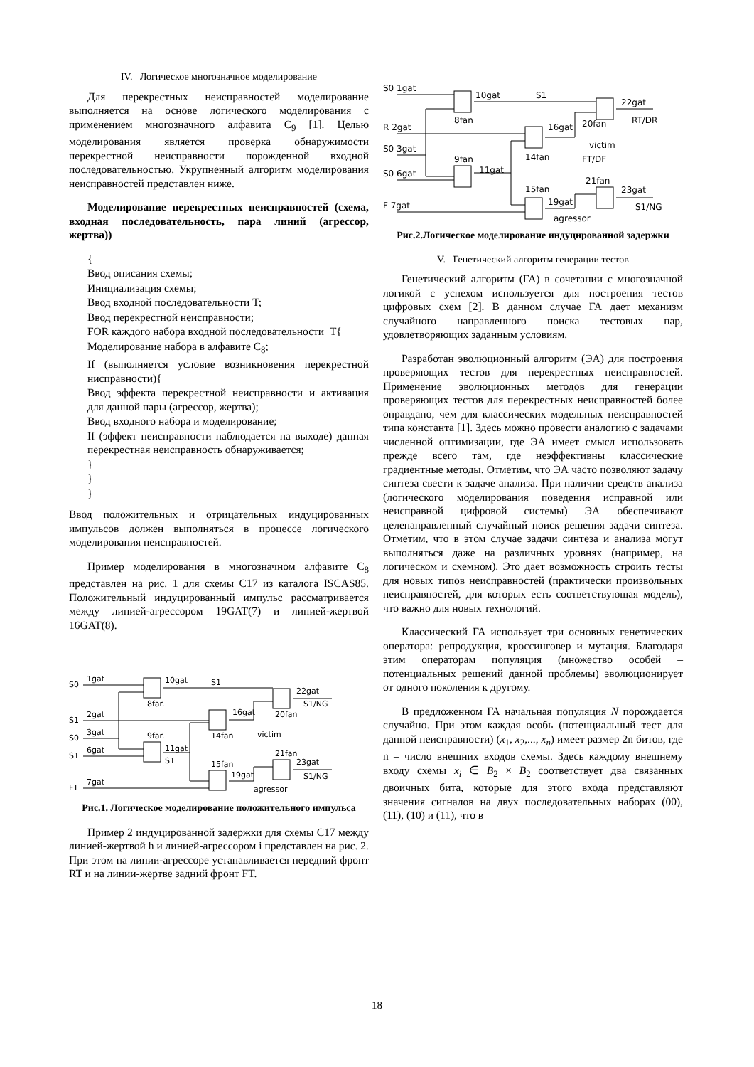IV. Логическое многозначное моделирование
Для перекрестных неисправностей моделирование выполняется на основе логического моделирования с применением многозначного алфавита C<sub>9</sub> [1]. Целью моделирования является проверка обнаружимости перекрестной неисправности порожденной входной последовательностью. Укрупненный алгоритм моделирования неисправностей представлен ниже.
Моделирование перекрестных неисправностей (схема, входная последовательность, пара линий (агрессор, жертва))
{
Ввод описания схемы;
Инициализация схемы;
Ввод входной последовательности T;
Ввод перекрестной неисправности;
FOR каждого набора входной последовательности_T{
Моделирование набора в алфавите C<sub>8</sub>;
If (выполняется условие возникновения перекрестной нисправности){
Ввод эффекта перекрестной неисправности и активация для данной пары (агрессор, жертва);
Ввод входного набора и моделирование;
If (эффект неисправности наблюдается на выходе) данная перекрестная неисправность обнаруживается;
}
}
}
Ввод положительных и отрицательных индуцированных импульсов должен выполняться в процессе логического моделирования неисправностей.
Пример моделирования в многозначном алфавите C<sub>8</sub> представлен на рис. 1 для схемы C17 из каталога ISCAS85. Положительный индуцированный импульс рассматривается между линией-агрессором 19GAT(7) и линией-жертвой 16GAT(8).
S0
1gat
S1
2gat
S0
3gat
S1
6gat
FT
7gat
10gat
S1
8far.
9far.
11gat
S1
16gat
14fan
15fan
19gat
agressor
victim
20fan
21fan
22gat
S1/NG
23gat
S1/NG
Рис.1. Логическое моделирование положительного импульса
Пример 2 индуцированной задержки для схемы C17 между линией-жертвой h и линией-агрессором i представлен на рис. 2. При этом на линии-агрессоре устанавливается передний фронт RT и на линии-жертве задний фронт FT.
S0 1gat
R 2gat
S0 3gat
S0 6gat
F 7gat
10gat
S1
8fan
9fan
11gat
16gat
14fan
15fan
19gat
agressor
victim
FT/DF
20fan
21fan
22gat
RT/DR
23gat
S1/NG
Рис.2.Логическое моделирование индуцированной задержки
V. Генетический алгоритм генерации тестов
Генетический алгоритм (ГА) в сочетании с многозначной логикой с успехом используется для построения тестов цифровых схем [2]. В данном случае ГА дает механизм случайного направленного поиска тестовых пар, удовлетворяющих заданным условиям.
Разработан эволюционный алгоритм (ЭА) для построения проверяющих тестов для перекрестных неисправностей. Применение эволюционных методов для генерации проверяющих тестов для перекрестных неисправностей более оправдано, чем для классических модельных неисправностей типа константа [1]. Здесь можно провести аналогию с задачами численной оптимизации, где ЭА имеет смысл использовать прежде всего там, где неэффективны классические градиентные методы. Отметим, что ЭА часто позволяют задачу синтеза свести к задаче анализа. При наличии средств анализа (логического моделирования поведения исправной или неисправной цифровой системы) ЭА обеспечивают целенаправленный случайный поиск решения задачи синтеза. Отметим, что в этом случае задачи синтеза и анализа могут выполняться даже на различных уровнях (например, на логическом и схемном). Это дает возможность строить тесты для новых типов неисправностей (практически произвольных неисправностей, для которых есть соответствующая модель), что важно для новых технологий.
Классический ГА использует три основных генетических оператора: репродукция, кроссинговер и мутация. Благодаря этим операторам популяция (множество особей – потенциальных решений данной проблемы) эволюционирует от одного поколения к другому.
В предложенном ГА начальная популяция N порождается случайно. При этом каждая особь (потенциальный тест для данной неисправности) (x<sub>1</sub>, x<sub>2</sub>,..., x<sub>n</sub>) имеет размер 2n битов, где n – число внешних входов схемы. Здесь каждому внешнему входу схемы x<sub>i</sub> ∈ B<sub>2</sub> × B<sub>2</sub> соответствует два связанных двоичных бита, которые для этого входа представляют значения сигналов на двух последовательных наборах (00), (11), (10) и (11), что в
18